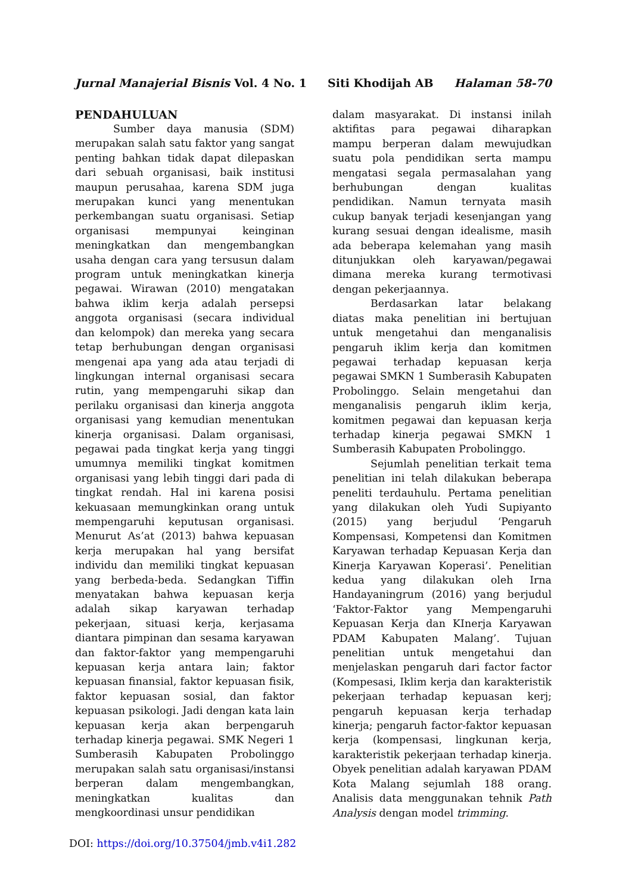Jurnal Manajerial Bisnis Vol. 4 No. 1 Siti Khodijah AB Halaman 58-70
PENDAHULUAN
Sumber daya manusia (SDM) merupakan salah satu faktor yang sangat penting bahkan tidak dapat dilepaskan dari sebuah organisasi, baik institusi maupun perusahaa, karena SDM juga merupakan kunci yang menentukan perkembangan suatu organisasi. Setiap organisasi mempunyai keinginan meningkatkan dan mengembangkan usaha dengan cara yang tersusun dalam program untuk meningkatkan kinerja pegawai. Wirawan (2010) mengatakan bahwa iklim kerja adalah persepsi anggota organisasi (secara individual dan kelompok) dan mereka yang secara tetap berhubungan dengan organisasi mengenai apa yang ada atau terjadi di lingkungan internal organisasi secara rutin, yang mempengaruhi sikap dan perilaku organisasi dan kinerja anggota organisasi yang kemudian menentukan kinerja organisasi. Dalam organisasi, pegawai pada tingkat kerja yang tinggi umumnya memiliki tingkat komitmen organisasi yang lebih tinggi dari pada di tingkat rendah. Hal ini karena posisi kekuasaan memungkinkan orang untuk mempengaruhi keputusan organisasi. Menurut As’at (2013) bahwa kepuasan kerja merupakan hal yang bersifat individu dan memiliki tingkat kepuasan yang berbeda-beda. Sedangkan Tiffin menyatakan bahwa kepuasan kerja adalah sikap karyawan terhadap pekerjaan, situasi kerja, kerjasama diantara pimpinan dan sesama karyawan dan faktor-faktor yang mempengaruhi kepuasan kerja antara lain; faktor kepuasan finansial, faktor kepuasan fisik, faktor kepuasan sosial, dan faktor kepuasan psikologi. Jadi dengan kata lain kepuasan kerja akan berpengaruh terhadap kinerja pegawai. SMK Negeri 1 Sumberasih Kabupaten Probolinggo merupakan salah satu organisasi/instansi berperan dalam mengembangkan, meningkatkan kualitas dan mengkoordinasi unsur pendidikan
dalam masyarakat. Di instansi inilah aktifitas para pegawai diharapkan mampu berperan dalam mewujudkan suatu pola pendidikan serta mampu mengatasi segala permasalahan yang berhubungan dengan kualitas pendidikan. Namun ternyata masih cukup banyak terjadi kesenjangan yang kurang sesuai dengan idealisme, masih ada beberapa kelemahan yang masih ditunjukkan oleh karyawan/pegawai dimana mereka kurang termotivasi dengan pekerjaannya.
Berdasarkan latar belakang diatas maka penelitian ini bertujuan untuk mengetahui dan menganalisis pengaruh iklim kerja dan komitmen pegawai terhadap kepuasan kerja pegawai SMKN 1 Sumberasih Kabupaten Probolinggo. Selain mengetahui dan menganalisis pengaruh iklim kerja, komitmen pegawai dan kepuasan kerja terhadap kinerja pegawai SMKN 1 Sumberasih Kabupaten Probolinggo.
Sejumlah penelitian terkait tema penelitian ini telah dilakukan beberapa peneliti terdauhulu. Pertama penelitian yang dilakukan oleh Yudi Supiyanto (2015) yang berjudul ‘Pengaruh Kompensasi, Kompetensi dan Komitmen Karyawan terhadap Kepuasan Kerja dan Kinerja Karyawan Koperasi’. Penelitian kedua yang dilakukan oleh Irna Handayaningrum (2016) yang berjudul ‘Faktor-Faktor yang Mempengaruhi Kepuasan Kerja dan KInerja Karyawan PDAM Kabupaten Malang’. Tujuan penelitian untuk mengetahui dan menjelaskan pengaruh dari factor factor (Kompesasi, Iklim kerja dan karakteristik pekerjaan terhadap kepuasan kerj; pengaruh kepuasan kerja terhadap kinerja; pengaruh factor-faktor kepuasan kerja (kompensasi, lingkunan kerja, karakteristik pekerjaan terhadap kinerja. Obyek penelitian adalah karyawan PDAM Kota Malang sejumlah 188 orang. Analisis data menggunakan tehnik Path Analysis dengan model trimming.
DOI: https://doi.org/10.37504/jmb.v4i1.282